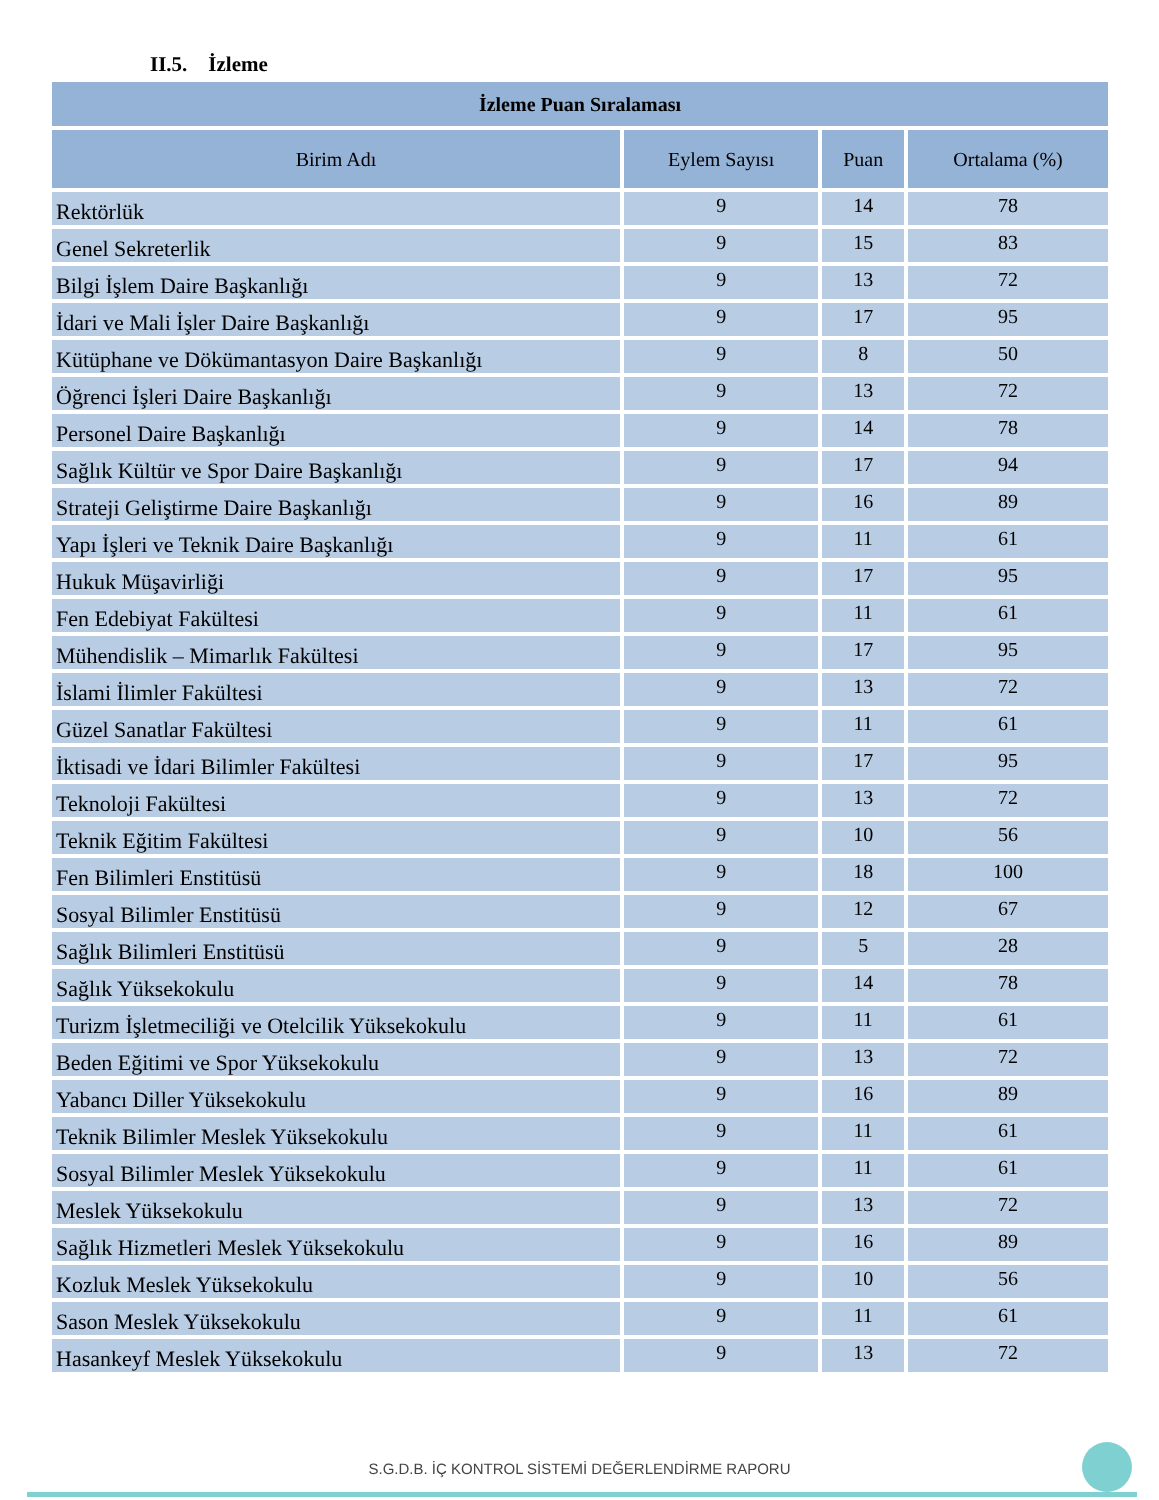II.5. İzleme
| İzleme Puan Sıralaması | | | |
| --- | --- | --- | --- |
| Birim Adı | Eylem Sayısı | Puan | Ortalama (%) |
| Rektörlük | 9 | 14 | 78 |
| Genel Sekreterlik | 9 | 15 | 83 |
| Bilgi İşlem Daire Başkanlığı | 9 | 13 | 72 |
| İdari ve Mali İşler Daire Başkanlığı | 9 | 17 | 95 |
| Kütüphane ve Dökümantasyon Daire Başkanlığı | 9 | 8 | 50 |
| Öğrenci İşleri Daire Başkanlığı | 9 | 13 | 72 |
| Personel Daire Başkanlığı | 9 | 14 | 78 |
| Sağlık Kültür ve Spor Daire Başkanlığı | 9 | 17 | 94 |
| Strateji Geliştirme Daire Başkanlığı | 9 | 16 | 89 |
| Yapı İşleri ve Teknik Daire Başkanlığı | 9 | 11 | 61 |
| Hukuk Müşavirliği | 9 | 17 | 95 |
| Fen Edebiyat Fakültesi | 9 | 11 | 61 |
| Mühendislik – Mimarlık Fakültesi | 9 | 17 | 95 |
| İslami İlimler Fakültesi | 9 | 13 | 72 |
| Güzel Sanatlar Fakültesi | 9 | 11 | 61 |
| İktisadi ve İdari Bilimler Fakültesi | 9 | 17 | 95 |
| Teknoloji Fakültesi | 9 | 13 | 72 |
| Teknik Eğitim Fakültesi | 9 | 10 | 56 |
| Fen Bilimleri Enstitüsü | 9 | 18 | 100 |
| Sosyal Bilimler Enstitüsü | 9 | 12 | 67 |
| Sağlık Bilimleri Enstitüsü | 9 | 5 | 28 |
| Sağlık Yüksekokulu | 9 | 14 | 78 |
| Turizm İşletmeciliği ve Otelcilik Yüksekokulu | 9 | 11 | 61 |
| Beden Eğitimi ve Spor Yüksekokulu | 9 | 13 | 72 |
| Yabancı Diller Yüksekokulu | 9 | 16 | 89 |
| Teknik Bilimler Meslek Yüksekokulu | 9 | 11 | 61 |
| Sosyal Bilimler Meslek Yüksekokulu | 9 | 11 | 61 |
| Meslek Yüksekokulu | 9 | 13 | 72 |
| Sağlık Hizmetleri Meslek Yüksekokulu | 9 | 16 | 89 |
| Kozluk Meslek Yüksekokulu | 9 | 10 | 56 |
| Sason Meslek Yüksekokulu | 9 | 11 | 61 |
| Hasankeyf Meslek Yüksekokulu | 9 | 13 | 72 |
S.G.D.B. İÇ KONTROL SİSTEMİ DEĞERLENDİRME RAPORU